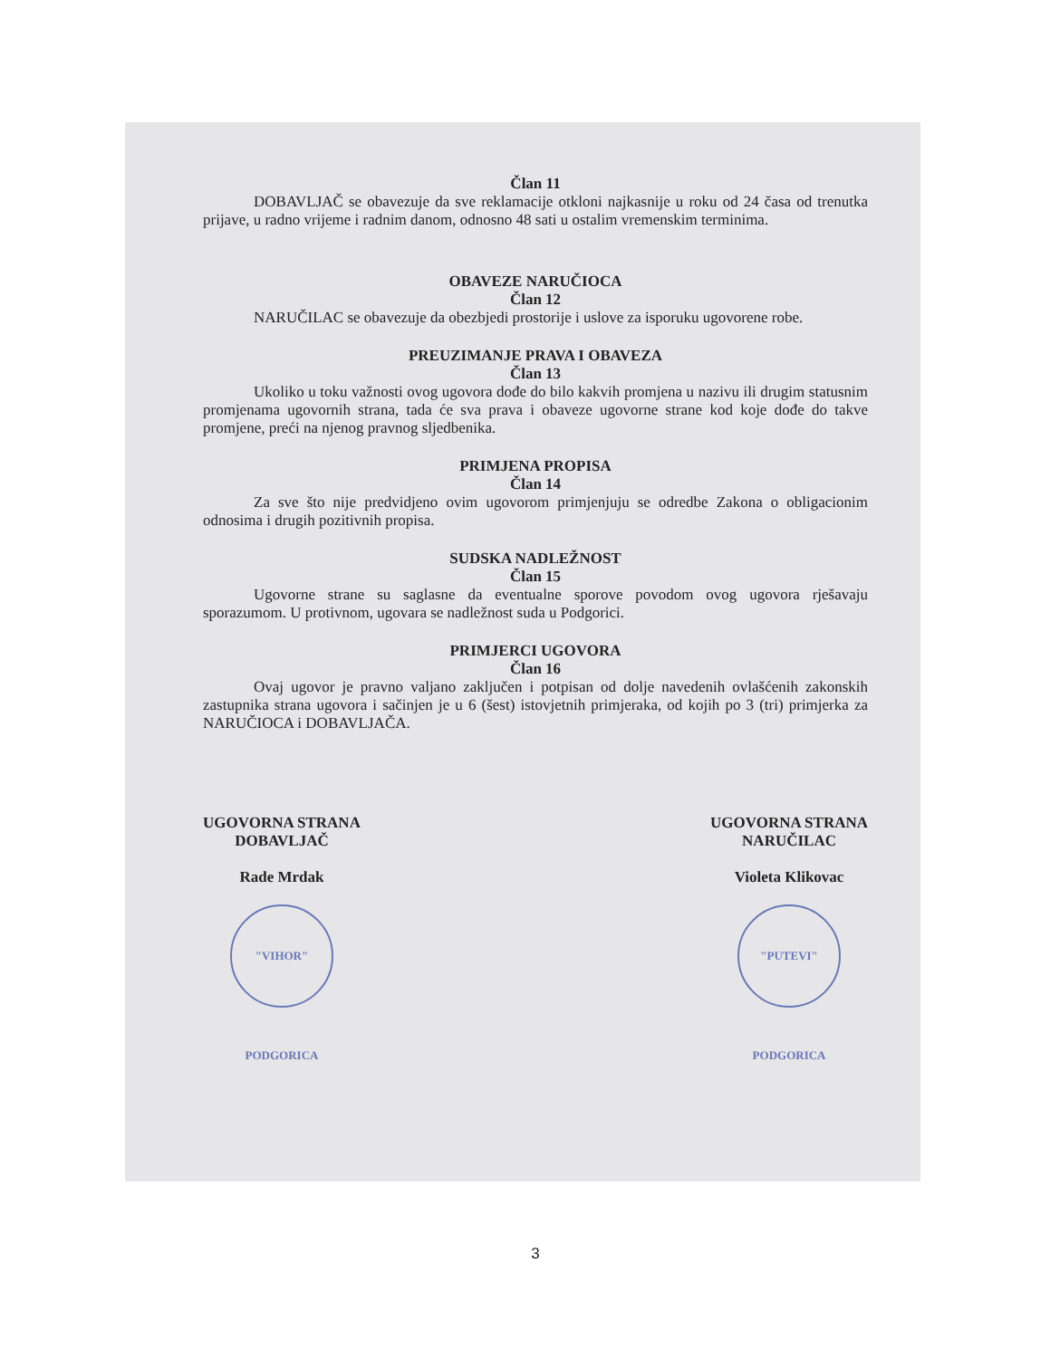Član 11
DOBAVLJAČ se obavezuje da sve reklamacije otkloni najkasnije u roku od 24 časa od trenutka prijave, u radno vrijeme i radnim danom, odnosno 48 sati u ostalim vremenskim terminima.
OBAVEZE NARUČIOCA
Član 12
NARUČILAC se obavezuje da obezbjedi prostorije i uslove za isporuku ugovorene robe.
PREUZIMANJE PRAVA I OBAVEZA
Član 13
Ukoliko u toku važnosti ovog ugovora dođe do bilo kakvih promjena u nazivu ili drugim statusnim promjenama ugovornih strana, tada će sva prava i obaveze ugovorne strane kod koje dođe do takve promjene, preći na njenog pravnog sljedbenika.
PRIMJENA PROPISA
Član 14
Za sve što nije predvidjeno ovim ugovorom primjenjuju se odredbe Zakona o obligacionim odnosima i drugih pozitivnih propisa.
SUDSKA NADLEŽNOST
Član 15
Ugovorne strane su saglasne da eventualne sporove povodom ovog ugovora rješavaju sporazumom. U protivnom, ugovara se nadležnost suda u Podgorici.
PRIMJERCI UGOVORA
Član 16
Ovaj ugovor je pravno valjano zaključen i potpisan od dolje navedenih ovlašćenih zakonskih zastupnika strana ugovora i sačinjen je u 6 (šest) istovjetnih primjeraka, od kojih po 3 (tri) primjerka za NARUČIOCA i DOBAVLJAČA.
UGOVORNA STRANA
DOBAVLJAČ
Rade Mrdak
"VIHOR" PODGORICA
UGOVORNA STRANA
NARUČILAC
Violeta Klikovac
"PUTEVI" PODGORICA
3